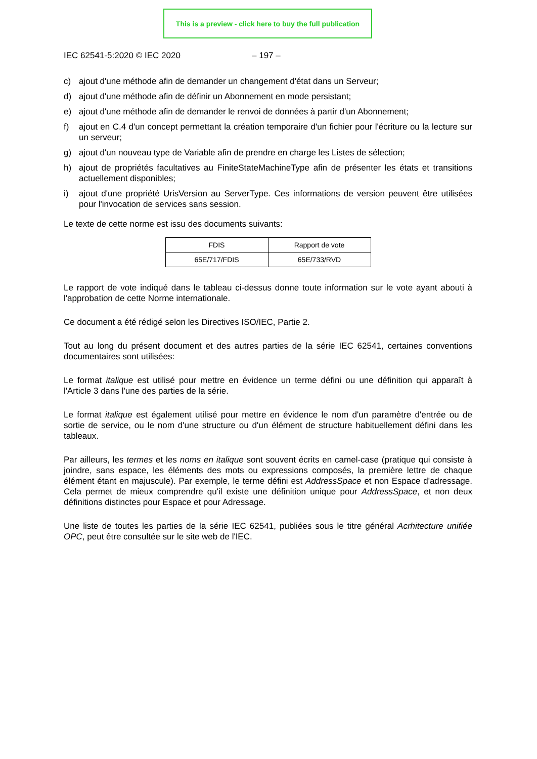This is a preview - click here to buy the full publication
IEC 62541-5:2020 © IEC 2020 – 197 –
c) ajout d'une méthode afin de demander un changement d'état dans un Serveur;
d) ajout d'une méthode afin de définir un Abonnement en mode persistant;
e) ajout d'une méthode afin de demander le renvoi de données à partir d'un Abonnement;
f) ajout en C.4 d'un concept permettant la création temporaire d'un fichier pour l'écriture ou la lecture sur un serveur;
g) ajout d'un nouveau type de Variable afin de prendre en charge les Listes de sélection;
h) ajout de propriétés facultatives au FiniteStateMachineType afin de présenter les états et transitions actuellement disponibles;
i) ajout d'une propriété UrisVersion au ServerType. Ces informations de version peuvent être utilisées pour l'invocation de services sans session.
Le texte de cette norme est issu des documents suivants:
| FDIS | Rapport de vote |
| 65E/717/FDIS | 65E/733/RVD |
Le rapport de vote indiqué dans le tableau ci-dessus donne toute information sur le vote ayant abouti à l'approbation de cette Norme internationale.
Ce document a été rédigé selon les Directives ISO/IEC, Partie 2.
Tout au long du présent document et des autres parties de la série IEC 62541, certaines conventions documentaires sont utilisées:
Le format italique est utilisé pour mettre en évidence un terme défini ou une définition qui apparaît à l'Article 3 dans l'une des parties de la série.
Le format italique est également utilisé pour mettre en évidence le nom d'un paramètre d'entrée ou de sortie de service, ou le nom d'une structure ou d'un élément de structure habituellement défini dans les tableaux.
Par ailleurs, les termes et les noms en italique sont souvent écrits en camel-case (pratique qui consiste à joindre, sans espace, les éléments des mots ou expressions composés, la première lettre de chaque élément étant en majuscule). Par exemple, le terme défini est AddressSpace et non Espace d'adressage. Cela permet de mieux comprendre qu'il existe une définition unique pour AddressSpace, et non deux définitions distinctes pour Espace et pour Adressage.
Une liste de toutes les parties de la série IEC 62541, publiées sous le titre général Acrhitecture unifiée OPC, peut être consultée sur le site web de l'IEC.